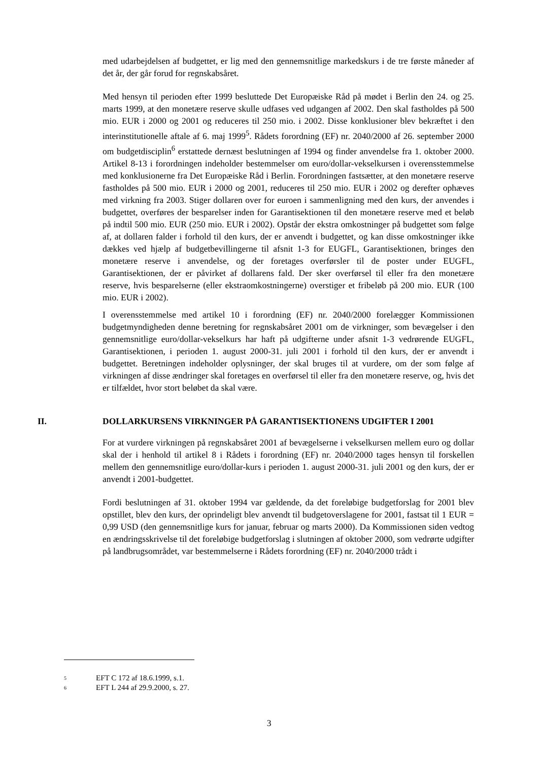med udarbejdelsen af budgettet, er lig med den gennemsnitlige markedskurs i de tre første måneder af det år, der går forud for regnskabsåret.
Med hensyn til perioden efter 1999 besluttede Det Europæiske Råd på mødet i Berlin den 24. og 25. marts 1999, at den monetære reserve skulle udfases ved udgangen af 2002. Den skal fastholdes på 500 mio. EUR i 2000 og 2001 og reduceres til 250 mio. i 2002. Disse konklusioner blev bekræftet i den interinstitutionelle aftale af 6. maj 1999<sup>5</sup>. Rådets forordning (EF) nr. 2040/2000 af 26. september 2000 om budgetdisciplin<sup>6</sup> erstattede dernæst beslutningen af 1994 og finder anvendelse fra 1. oktober 2000. Artikel 8-13 i forordningen indeholder bestemmelser om euro/dollar-vekselkursen i overensstemmelse med konklusionerne fra Det Europæiske Råd i Berlin. Forordningen fastsætter, at den monetære reserve fastholdes på 500 mio. EUR i 2000 og 2001, reduceres til 250 mio. EUR i 2002 og derefter ophæves med virkning fra 2003. Stiger dollaren over for euroen i sammenligning med den kurs, der anvendes i budgettet, overføres der besparelser inden for Garantisektionen til den monetære reserve med et beløb på indtil 500 mio. EUR (250 mio. EUR i 2002). Opstår der ekstra omkostninger på budgettet som følge af, at dollaren falder i forhold til den kurs, der er anvendt i budgettet, og kan disse omkostninger ikke dækkes ved hjælp af budgetbevillingerne til afsnit 1-3 for EUGFL, Garantisektionen, bringes den monetære reserve i anvendelse, og der foretages overførsler til de poster under EUGFL, Garantisektionen, der er påvirket af dollarens fald. Der sker overførsel til eller fra den monetære reserve, hvis besparelserne (eller ekstraomkostningerne) overstiger et fribeløb på 200 mio. EUR (100 mio. EUR i 2002).
I overensstemmelse med artikel 10 i forordning (EF) nr. 2040/2000 forelægger Kommissionen budgetmyndigheden denne beretning for regnskabsåret 2001 om de virkninger, som bevægelser i den gennemsnitlige euro/dollar-vekselkurs har haft på udgifterne under afsnit 1-3 vedrørende EUGFL, Garantisektionen, i perioden 1. august 2000-31. juli 2001 i forhold til den kurs, der er anvendt i budgettet. Beretningen indeholder oplysninger, der skal bruges til at vurdere, om der som følge af virkningen af disse ændringer skal foretages en overførsel til eller fra den monetære reserve, og, hvis det er tilfældet, hvor stort beløbet da skal være.
II. DOLLARKURSENS VIRKNINGER PÅ GARANTISEKTIONENS UDGIFTER I 2001
For at vurdere virkningen på regnskabsåret 2001 af bevægelserne i vekselkursen mellem euro og dollar skal der i henhold til artikel 8 i Rådets i forordning (EF) nr. 2040/2000 tages hensyn til forskellen mellem den gennemsnitlige euro/dollar-kurs i perioden 1. august 2000-31. juli 2001 og den kurs, der er anvendt i 2001-budgettet.
Fordi beslutningen af 31. oktober 1994 var gældende, da det foreløbige budgetforslag for 2001 blev opstillet, blev den kurs, der oprindeligt blev anvendt til budgetoverslagene for 2001, fastsat til 1 EUR = 0,99 USD (den gennemsnitlige kurs for januar, februar og marts 2000). Da Kommissionen siden vedtog en ændringsskrivelse til det foreløbige budgetforslag i slutningen af oktober 2000, som vedrørte udgifter på landbrugsområdet, var bestemmelserne i Rådets forordning (EF) nr. 2040/2000 trådt i
5 EFT C 172 af 18.6.1999, s.1.
6 EFT L 244 af 29.9.2000, s. 27.
3